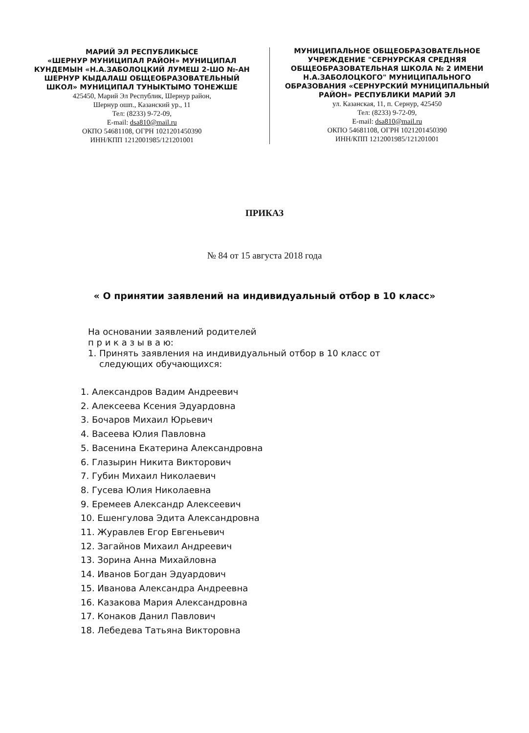МАРИЙ ЭЛ РЕСПУБЛИКЫСЕ
«ШЕРНУР МУНИЦИПАЛ РАЙОН» МУНИЦИПАЛ КУНДЕМЫН «Н.А.ЗАБОЛОЦКИЙ ЛУМЕШ 2-ШО №-АН ШЕРНУР КЫДАЛАШ ОБЩЕОБРАЗОВАТЕЛЬНЫЙ ШКОЛ» МУНИЦИПАЛ ТУНЫКТЫМО ТОНЕЖШЕ
425450, Марий Эл Республик, Шернур район,
Шернур ошп., Казанский ур., 11
Тел: (8233) 9-72-09,
E-mail: dsa810@mail.ru
ОКПО 54681108, ОГРН 1021201450390
ИНН/КПП 1212001985/121201001
МУНИЦИПАЛЬНОЕ ОБЩЕОБРАЗОВАТЕЛЬНОЕ УЧРЕЖДЕНИЕ "СЕРНУРСКАЯ СРЕДНЯЯ ОБЩЕОБРАЗОВАТЕЛЬНАЯ ШКОЛА № 2 ИМЕНИ Н.А.ЗАБОЛОЦКОГО" МУНИЦИПАЛЬНОГО ОБРАЗОВАНИЯ «СЕРНУРСКИЙ МУНИЦИПАЛЬНЫЙ РАЙОН» РЕСПУБЛИКИ МАРИЙ ЭЛ
ул. Казанская, 11, п. Сернур, 425450
Тел: (8233) 9-72-09,
E-mail: dsa810@mail.ru
ОКПО 54681108, ОГРН 1021201450390
ИНН/КПП 1212001985/121201001
ПРИКАЗ
№ 84 от 15 августа 2018 года
« О принятии заявлений на индивидуальный отбор в 10 класс»
На основании заявлений родителей
п р и к а з ы в а ю:
1. Принять заявления на индивидуальный отбор в 10 класс от
следующих обучающихся:
1. Александров Вадим Андреевич
2. Алексеева Ксения Эдуардовна
3. Бочаров Михаил Юрьевич
4. Васеева Юлия Павловна
5. Васенина Екатерина Александровна
6. Глазырин Никита Викторович
7. Губин Михаил Николаевич
8. Гусева Юлия Николаевна
9. Еремеев Александр Алексеевич
10. Ешенгулова Эдита Александровна
11. Журавлев Егор Евгеньевич
12. Загайнов Михаил Андреевич
13. Зорина Анна Михайловна
14. Иванов Богдан Эдуардович
15. Иванова Александра Андреевна
16. Казакова Мария Александровна
17. Конаков Данил Павлович
18. Лебедева Татьяна Викторовна